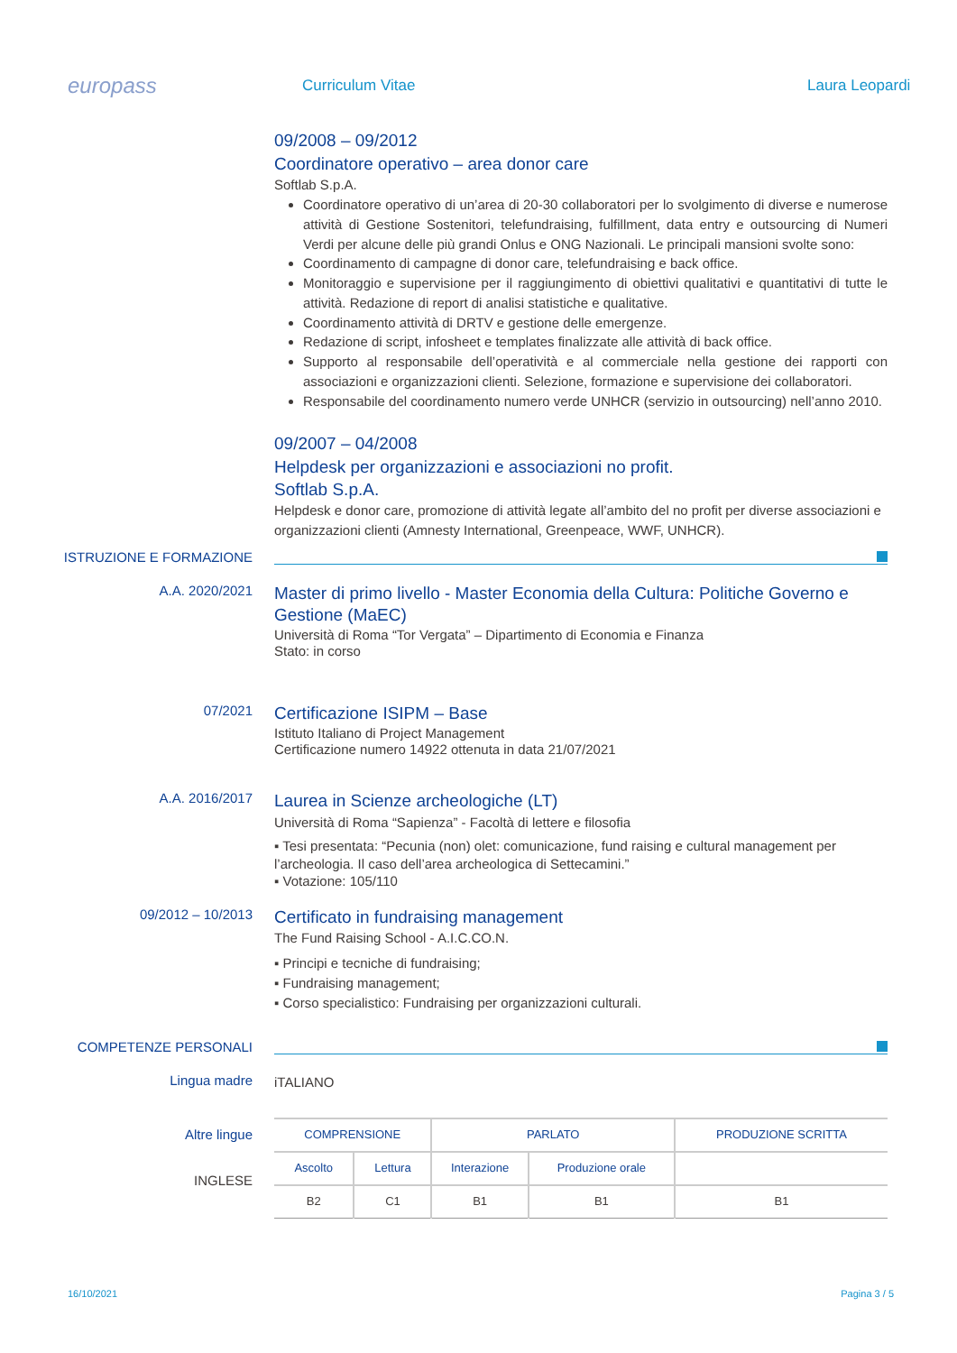europass
Curriculum Vitae Laura Leopardi
09/2008 – 09/2012
Coordinatore operativo – area donor care
Softlab S.p.A.
Coordinatore operativo di un’area di 20-30 collaboratori per lo svolgimento di diverse e numerose attività di Gestione Sostenitori, telefundraising, fulfillment, data entry e outsourcing di Numeri Verdi per alcune delle più grandi Onlus e ONG Nazionali. Le principali mansioni svolte sono:
Coordinamento di campagne di donor care, telefundraising e back office.
Monitoraggio e supervisione per il raggiungimento di obiettivi qualitativi e quantitativi di tutte le attività. Redazione di report di analisi statistiche e qualitative.
Coordinamento attività di DRTV e gestione delle emergenze.
Redazione di script, infosheet e templates finalizzate alle attività di back office.
Supporto al responsabile dell’operatività e al commerciale nella gestione dei rapporti con associazioni e organizzazioni clienti. Selezione, formazione e supervisione dei collaboratori.
Responsabile del coordinamento numero verde UNHCR (servizio in outsourcing) nell’anno 2010.
09/2007 – 04/2008
Helpdesk per organizzazioni e associazioni no profit.
Softlab S.p.A.
Helpdesk e donor care, promozione di attività legate all’ambito del no profit per diverse associazioni e organizzazioni clienti (Amnesty International, Greenpeace, WWF, UNHCR).
ISTRUZIONE E FORMAZIONE
A.A. 2020/2021
Master di primo livello - Master Economia della Cultura: Politiche Governo e Gestione (MaEC)
Università di Roma “Tor Vergata” – Dipartimento di Economia e Finanza
Stato: in corso
07/2021
Certificazione ISIPM – Base
Istituto Italiano di Project Management
Certificazione numero 14922 ottenuta in data 21/07/2021
A.A. 2016/2017
Laurea in Scienze archeologiche (LT)
Università di Roma “Sapienza” - Facoltà di lettere e filosofia
▪ Tesi presentata: “Pecunia (non) olet: comunicazione, fund raising e cultural management per l’archeologia. Il caso dell’area archeologica di Settecamini.”
▪ Votazione: 105/110
09/2012 – 10/2013
Certificato in fundraising management
The Fund Raising School - A.I.C.CO.N.
▪ Principi e tecniche di fundraising;
▪ Fundraising management;
▪ Corso specialistico: Fundraising per organizzazioni culturali.
COMPETENZE PERSONALI
Lingua madre
iTALIANO
Altre lingue
INGLESE
| COMPRENSIONE | | PARLATO | | PRODUZIONE SCRITTA |
| --- | --- | --- | --- | --- |
| Ascolto | Lettura | Interazione | Produzione orale | |
| B2 | C1 | B1 | B1 | B1 |
16/10/2021 Pagina 3 / 5